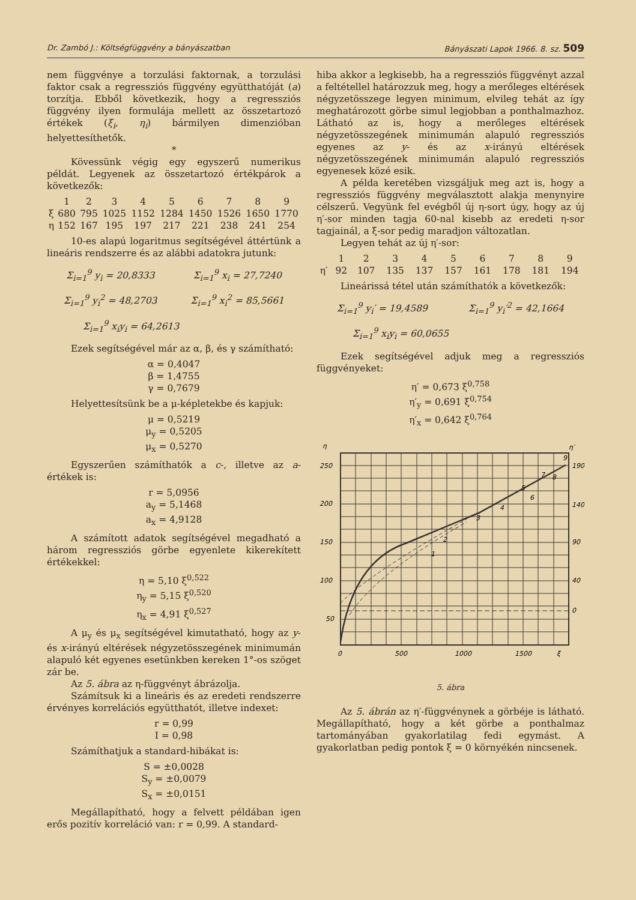Dr. Zambó J.: Költségfüggvény a bányászatban Bányászati Lapok 1966. 8. sz. 509
nem függvénye a torzulási faktornak, a torzulási faktor csak a regressziós függvény együtthatóját (a) torzítja. Ebből következik, hogy a regressziós függvény ilyen formulája mellett az összetartozó értékek (ξ<sub>i</sub>, η<sub>i</sub>) bármilyen dimenzióban helyettesíthetők.
*
Kövessünk végig egy egyszerű numerikus példát. Legyenek az összetartozó értékpárok a következők:
| | 1 | 2 | 3 | 4 | 5 | 6 | 7 | 8 | 9 |
| ξ | 680 | 795 | 1025 | 1152 | 1284 | 1450 | 1526 | 1650 | 1770 |
| η | 152 | 167 | 195 | 197 | 217 | 221 | 238 | 241 | 254 |
10-es alapú logaritmus segítségével áttértünk a lineáris rendszerre és az alábbi adatokra jutunk:
Σ<sub>i=1</sub><sup>9</sup> y<sub>i</sub> = 20,8333 Σ<sub>i=1</sub><sup>9</sup> x<sub>i</sub> = 27,7240
Σ<sub>i=1</sub><sup>9</sup> y<sub>i</sub><sup>2</sup> = 48,2703 Σ<sub>i=1</sub><sup>9</sup> x<sub>i</sub><sup>2</sup> = 85,5661
Σ<sub>i=1</sub><sup>9</sup> x<sub>i</sub>y<sub>i</sub> = 64,2613
Ezek segítségével már az α, β, és γ számítható:
α = 0,4047
β = 1,4755
γ = 0,7679
Helyettesítsünk be a μ-képletekbe és kapjuk:
μ = 0,5219
μ<sub>y</sub> = 0,5205
μ<sub>x</sub> = 0,5270
Egyszerűen számíthatók a c-, illetve az a-értékek is:
r = 5,0956
a<sub>y</sub> = 5,1468
a<sub>x</sub> = 4,9128
A számított adatok segítségével megadható a három regressziós görbe egyenlete kikerekített értékekkel:
η = 5,10 ξ<sup>0,522</sup>
η<sub>y</sub> = 5,15 ξ<sup>0,520</sup>
η<sub>x</sub> = 4,91 ξ<sup>0,527</sup>
A μ<sub>y</sub> és μ<sub>x</sub> segítségével kimutatható, hogy az y- és x-irányú eltérések négyzetösszegének minimumán alapuló két egyenes esetünkben kereken 1°-os szöget zár be.
Az 5. ábra az η-függvényt ábrázolja.
Számítsuk ki a lineáris és az eredeti rendszerre érvényes korrelációs együtthatót, illetve indexet:
r = 0,99
I = 0,98
Számíthatjuk a standard-hibákat is:
S = ±0,0028
S<sub>y</sub> = ±0,0079
S<sub>x</sub> = ±0,0151
Megállapítható, hogy a felvett példában igen erős pozitív korreláció van: r = 0,99. A standard-
hiba akkor a legkisebb, ha a regressziós függvényt azzal a feltétellel határozzuk meg, hogy a merőleges eltérések négyzetösszege legyen minimum, elvileg tehát az így meghatározott görbe simul legjobban a ponthalmazhoz. Látható az is, hogy a merőleges eltérések négyzetösszegének minimumán alapuló regressziós egyenes az y- és az x-irányú eltérések négyzetösszegének minimumán alapuló regressziós egyenesek közé esik.
A példa keretében vizsgáljuk meg azt is, hogy a regressziós függvény megválasztott alakja menynyire célszerű. Vegyünk fel evégből új η-sort úgy, hogy az új η′-sor minden tagja 60-nal kisebb az eredeti η-sor tagjainál, a ξ-sor pedig maradjon változatlan.
Legyen tehát az új η′-sor:
| | 1 | 2 | 3 | 4 | 5 | 6 | 7 | 8 | 9 |
| η′ | 92 | 107 | 135 | 137 | 157 | 161 | 178 | 181 | 194 |
Lineárissá tétel után számíthatók a következők:
Σ<sub>i=1</sub><sup>9</sup> y<sub>i</sub>′ = 19,4589 Σ<sub>i=1</sub><sup>9</sup> y<sub>i</sub>′<sup>2</sup> = 42,1664
Σ<sub>i=1</sub><sup>9</sup> x<sub>i</sub>y<sub>i</sub> = 60,0655
Ezek segítségével adjuk meg a regressziós függvényeket:
η′ = 0,673 ξ<sup>0,758</sup>
η′<sub>y</sub> = 0,691 ξ<sup>0,754</sup>
η′<sub>x</sub> = 0,642 ξ<sup>0,764</sup>
η
η′
250
200
150
100
50
190
140
90
40
0
0
500
1000
1500
ξ
1
2
3
4
5
6
7
8
9
5. ábra
Az 5. ábrán az η′-függvénynek a görbéje is látható. Megállapítható, hogy a két görbe a ponthalmaz tartományában gyakorlatilag fedi egymást. A gyakorlatban pedig pontok ξ = 0 környékén nincsenek.